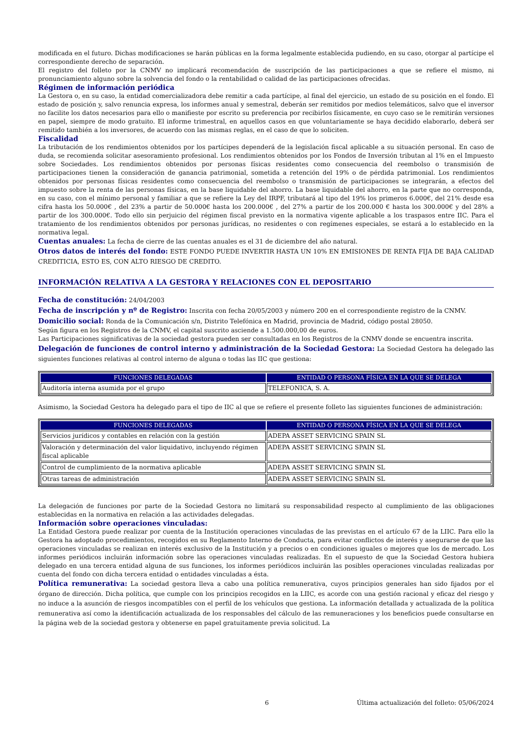modificada en el futuro. Dichas modificaciones se harán públicas en la forma legalmente establecida pudiendo, en su caso, otorgar al partícipe el correspondiente derecho de separación.
El registro del folleto por la CNMV no implicará recomendación de suscripción de las participaciones a que se refiere el mismo, ni pronunciamiento alguno sobre la solvencia del fondo o la rentabilidad o calidad de las participaciones ofrecidas.
Régimen de información periódica
La Gestora o, en su caso, la entidad comercializadora debe remitir a cada partícipe, al final del ejercicio, un estado de su posición en el fondo. El estado de posición y, salvo renuncia expresa, los informes anual y semestral, deberán ser remitidos por medios telemáticos, salvo que el inversor no facilite los datos necesarios para ello o manifieste por escrito su preferencia por recibirlos físicamente, en cuyo caso se le remitirán versiones en papel, siempre de modo gratuito. El informe trimestral, en aquellos casos en que voluntariamente se haya decidido elaborarlo, deberá ser remitido también a los inversores, de acuerdo con las mismas reglas, en el caso de que lo soliciten.
Fiscalidad
La tributación de los rendimientos obtenidos por los partícipes dependerá de la legislación fiscal aplicable a su situación personal. En caso de duda, se recomienda solicitar asesoramiento profesional. Los rendimientos obtenidos por los Fondos de Inversión tributan al 1% en el Impuesto sobre Sociedades. Los rendimientos obtenidos por personas físicas residentes como consecuencia del reembolso o transmisión de participaciones tienen la consideración de ganancia patrimonial, sometida a retención del 19% o de pérdida patrimonial. Los rendimientos obtenidos por personas físicas residentes como consecuencia del reembolso o transmisión de participaciones se integrarán, a efectos del impuesto sobre la renta de las personas físicas, en la base liquidable del ahorro. La base liquidable del ahorro, en la parte que no corresponda, en su caso, con el mínimo personal y familiar a que se refiere la Ley del IRPF, tributará al tipo del 19% los primeros 6.000€, del 21% desde esa cifra hasta los 50.000€ , del 23% a partir de 50.000€ hasta los 200.000€ , del 27% a partir de los 200.000 € hasta los 300.000€ y del 28% a partir de los 300.000€. Todo ello sin perjuicio del régimen fiscal previsto en la normativa vigente aplicable a los traspasos entre IIC. Para el tratamiento de los rendimientos obtenidos por personas jurídicas, no residentes o con regímenes especiales, se estará a lo establecido en la normativa legal.
Cuentas anuales: La fecha de cierre de las cuentas anuales es el 31 de diciembre del año natural.
Otros datos de interés del fondo: ESTE FONDO PUEDE INVERTIR HASTA UN 10% EN EMISIONES DE RENTA FIJA DE BAJA CALIDAD CREDITICIA, ESTO ES, CON ALTO RIESGO DE CREDITO.
INFORMACIÓN RELATIVA A LA GESTORA Y RELACIONES CON EL DEPOSITARIO
Fecha de constitución: 24/04/2003
Fecha de inscripción y nº de Registro: Inscrita con fecha 20/05/2003 y número 200 en el correspondiente registro de la CNMV.
Domicilio social: Ronda de la Comunicación s/n, Distrito Telefónica en Madrid, provincia de Madrid, código postal 28050.
Según figura en los Registros de la CNMV, el capital suscrito asciende a 1.500.000,00 de euros.
Las Participaciones significativas de la sociedad gestora pueden ser consultadas en los Registros de la CNMV donde se encuentra inscrita.
Delegación de funciones de control interno y administración de la Sociedad Gestora: La Sociedad Gestora ha delegado las siguientes funciones relativas al control interno de alguna o todas las IIC que gestiona:
| FUNCIONES DELEGADAS | ENTIDAD O PERSONA FÍSICA EN LA QUE SE DELEGA |
| --- | --- |
| Auditoría interna asumida por el grupo | TELEFONICA, S. A. |
Asimismo, la Sociedad Gestora ha delegado para el tipo de IIC al que se refiere el presente folleto las siguientes funciones de administración:
| FUNCIONES DELEGADAS | ENTIDAD O PERSONA FÍSICA EN LA QUE SE DELEGA |
| --- | --- |
| Servicios jurídicos y contables en relación con la gestión | ADEPA ASSET SERVICING SPAIN SL |
| Valoración y determinación del valor liquidativo, incluyendo régimen fiscal aplicable | ADEPA ASSET SERVICING SPAIN SL |
| Control de cumplimiento de la normativa aplicable | ADEPA ASSET SERVICING SPAIN SL |
| Otras tareas de administración | ADEPA ASSET SERVICING SPAIN SL |
La delegación de funciones por parte de la Sociedad Gestora no limitará su responsabilidad respecto al cumplimiento de las obligaciones establecidas en la normativa en relación a las actividades delegadas.
Información sobre operaciones vinculadas:
La Entidad Gestora puede realizar por cuenta de la Institución operaciones vinculadas de las previstas en el artículo 67 de la LIIC. Para ello la Gestora ha adoptado procedimientos, recogidos en su Reglamento Interno de Conducta, para evitar conflictos de interés y asegurarse de que las operaciones vinculadas se realizan en interés exclusivo de la Institución y a precios o en condiciones iguales o mejores que los de mercado. Los informes periódicos incluirán información sobre las operaciones vinculadas realizadas. En el supuesto de que la Sociedad Gestora hubiera delegado en una tercera entidad alguna de sus funciones, los informes periódicos incluirán las posibles operaciones vinculadas realizadas por cuenta del fondo con dicha tercera entidad o entidades vinculadas a ésta.
Política remunerativa: La sociedad gestora lleva a cabo una política remunerativa, cuyos principios generales han sido fijados por el órgano de dirección. Dicha política, que cumple con los principios recogidos en la LIIC, es acorde con una gestión racional y eficaz del riesgo y no induce a la asunción de riesgos incompatibles con el perfil de los vehículos que gestiona. La información detallada y actualizada de la política remunerativa así como la identificación actualizada de los responsables del cálculo de las remuneraciones y los beneficios puede consultarse en la página web de la sociedad gestora y obtenerse en papel gratuitamente previa solicitud. La
6 Última actualización del folleto: 05/06/2024